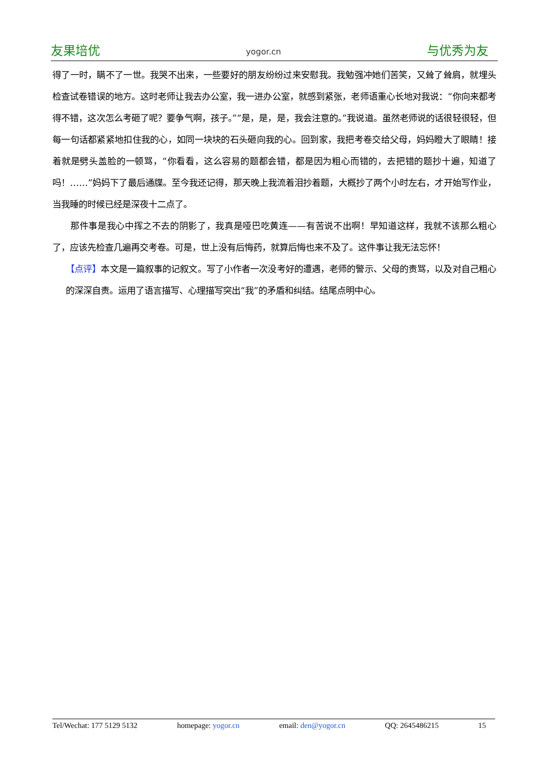友果培优 yogor.cn 与优秀为友
得了一时，瞒不了一世。我哭不出来，一些要好的朋友纷纷过来安慰我。我勉强冲她们苦笑，又耸了耸肩，就埋头检查试卷错误的地方。这时老师让我去办公室，我一进办公室，就感到紧张，老师语重心长地对我说：“你向来都考得不错，这次怎么考砸了呢？要争气啊，孩子。”“是，是，是，我会注意的。”我说道。虽然老师说的话很轻很轻，但每一句话都紧紧地扣住我的心，如同一块块的石头砸向我的心。回到家，我把考卷交给父母，妈妈瞪大了眼睛！接着就是劈头盖脸的一顿骂，“你看看，这么容易的题都会错，都是因为粗心而错的，去把错的题抄十遍，知道了吗！……”妈妈下了最后通牒。至今我还记得，那天晚上我流着泪抄着题，大概抄了两个小时左右，才开始写作业，当我睡的时候已经是深夜十二点了。
那件事是我心中挥之不去的阴影了，我真是哑巴吃黄连——有苦说不出啊！早知道这样，我就不该那么粗心了，应该先检查几遍再交考卷。可是，世上没有后悔药，就算后悔也来不及了。这件事让我无法忘怀！
【点评】本文是一篇叙事的记叙文。写了小作者一次没考好的遭遇，老师的警示、父母的责骂，以及对自己粗心的深深自责。运用了语言描写、心理描写突出“我”的矛盾和纠结。结尾点明中心。
Tel/Wechat: 177 5129 5132 homepage: yogor.cn email: den@yogor.cn QQ: 2645486215 15